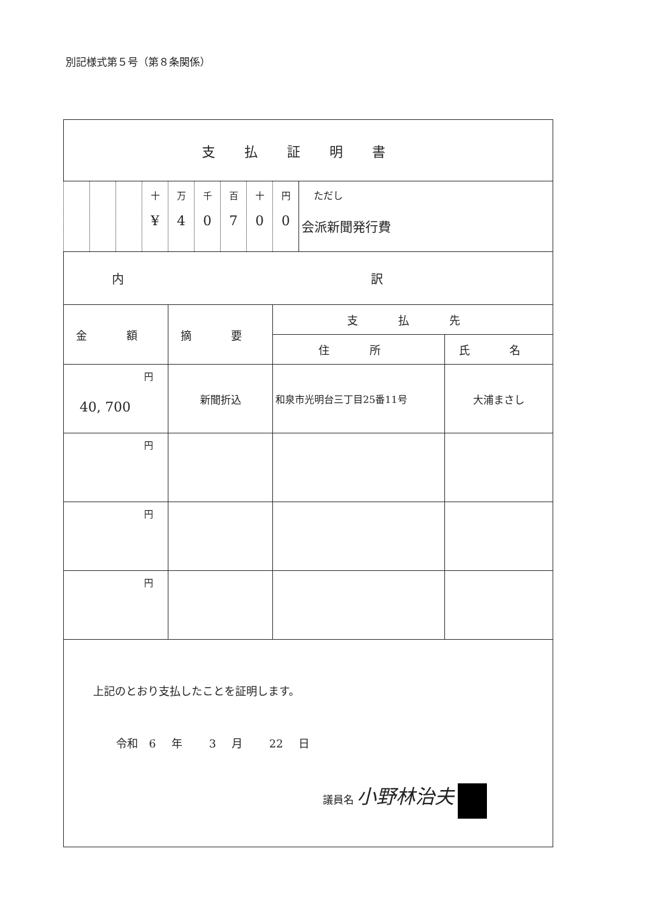別記様式第５号（第８条関係）
| 支払証明書 | | | | | | | | | | |
| | | | 十 ¥ | 万 4 | 千 0 | 百 7 | 十 0 | 円 0 | ただし 会派新聞発行費 | |
| 内 訳 | | | | | | | | | | |
| 金 額 | | | | 摘 要 | | | | 支 払 先 | | |
| | | | | | | | | 住 所 | | 氏 名 |
| 円 40, 700 | | | | 新聞折込 | | | | 和泉市光明台三丁目25番11号 | | 大浦まさし |
| 円 | | | | | | | | | | |
| 円 | | | | | | | | | | |
| 円 | | | | | | | | | | |
| 上記のとおり支払したことを証明します。 令和 6 年 3 月 22 日 議員名 小野林治夫 | | | | | | | | | | |